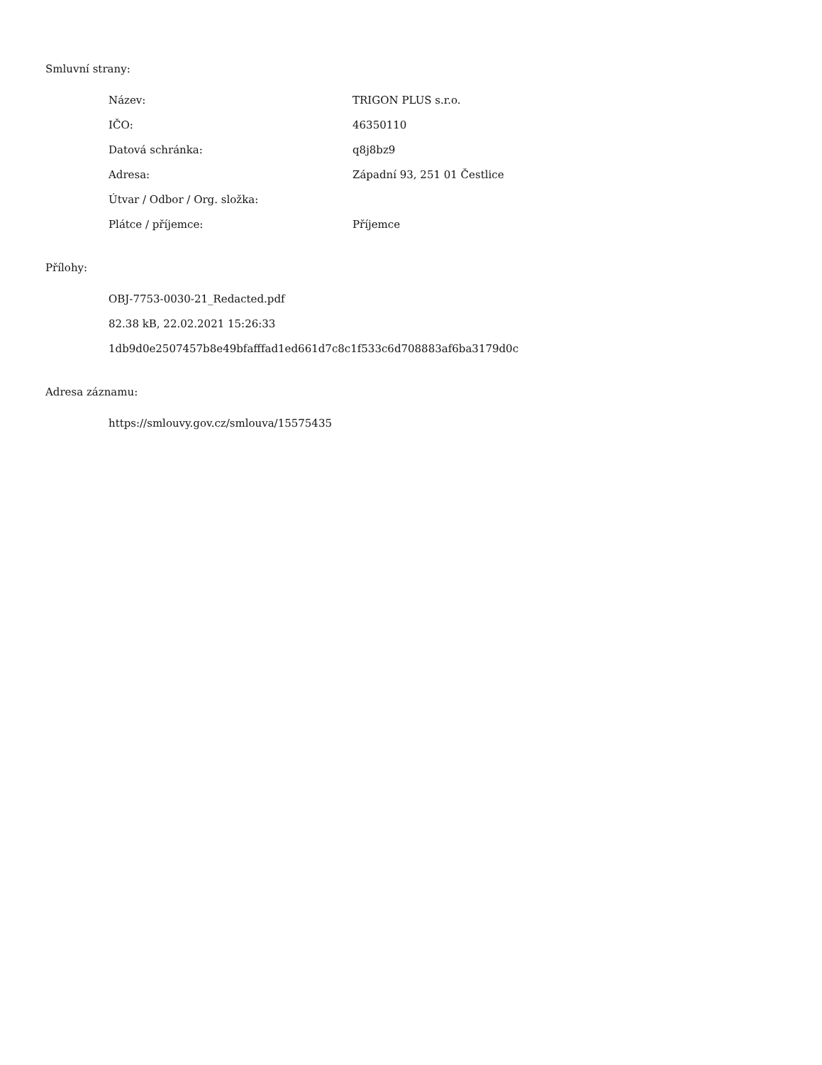Smluvní strany:
| Název: | TRIGON PLUS s.r.o. |
| IČO: | 46350110 |
| Datová schránka: | q8j8bz9 |
| Adresa: | Západní 93, 251 01 Čestlice |
| Útvar / Odbor / Org. složka: | |
| Plátce / příjemce: | Příjemce |
Přílohy:
OBJ-7753-0030-21_Redacted.pdf
82.38 kB, 22.02.2021 15:26:33
1db9d0e2507457b8e49bfafffad1ed661d7c8c1f533c6d708883af6ba3179d0c
Adresa záznamu:
https://smlouvy.gov.cz/smlouva/15575435